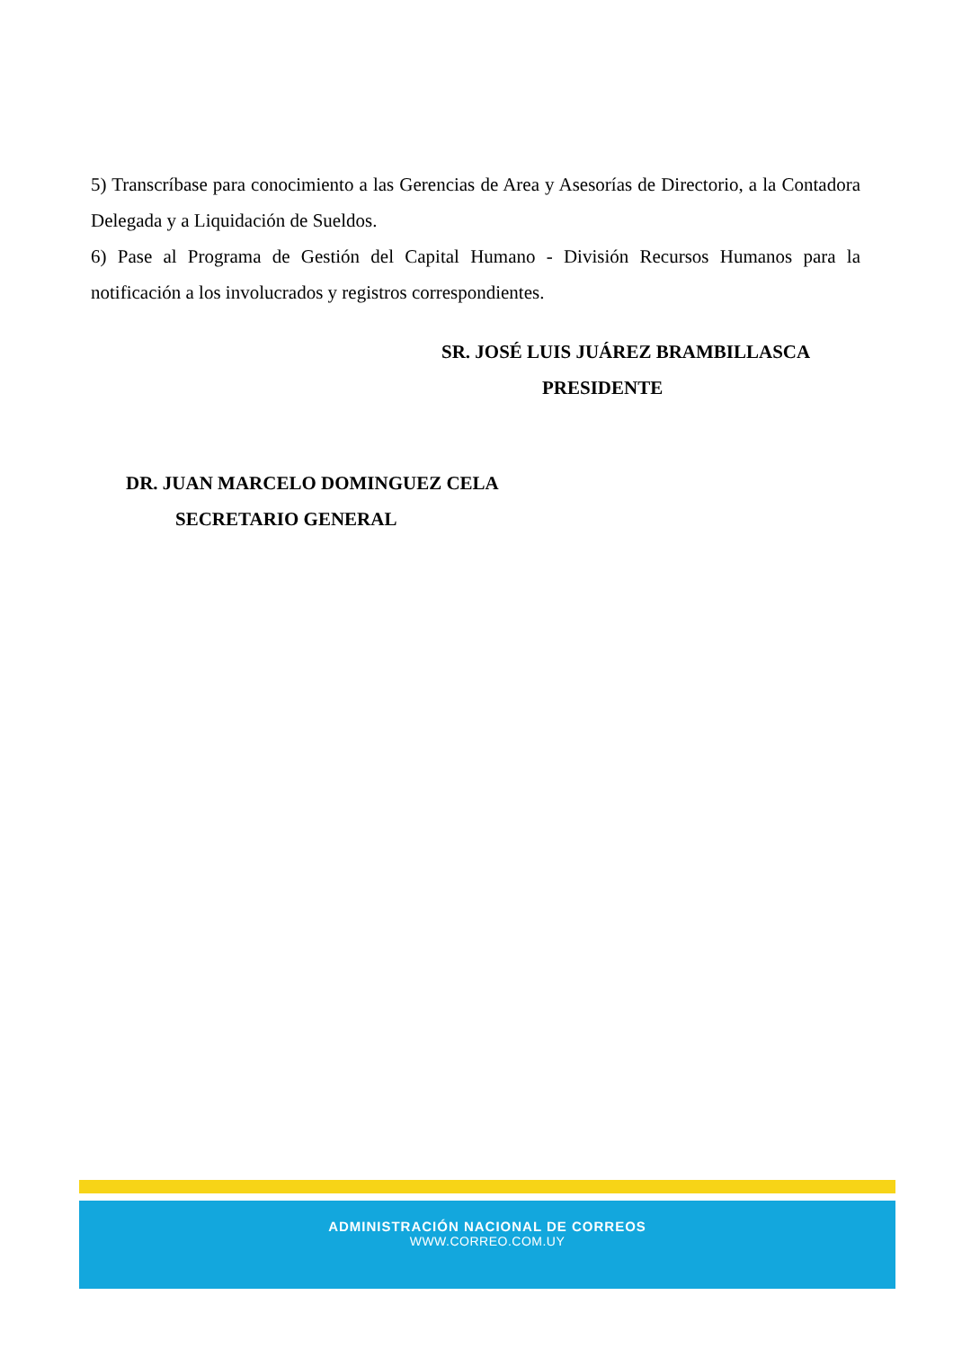5) Transcríbase para conocimiento a las Gerencias de Area y Asesorías de Directorio, a la Contadora Delegada y a Liquidación de Sueldos.
6) Pase al Programa de Gestión del Capital Humano - División Recursos Humanos para la notificación a los involucrados y registros correspondientes.
SR. JOSÉ LUIS JUÁREZ BRAMBILLASCA
PRESIDENTE
DR. JUAN MARCELO DOMINGUEZ CELA
SECRETARIO GENERAL
ADMINISTRACIÓN NACIONAL DE CORREOS
WWW.CORREO.COM.UY